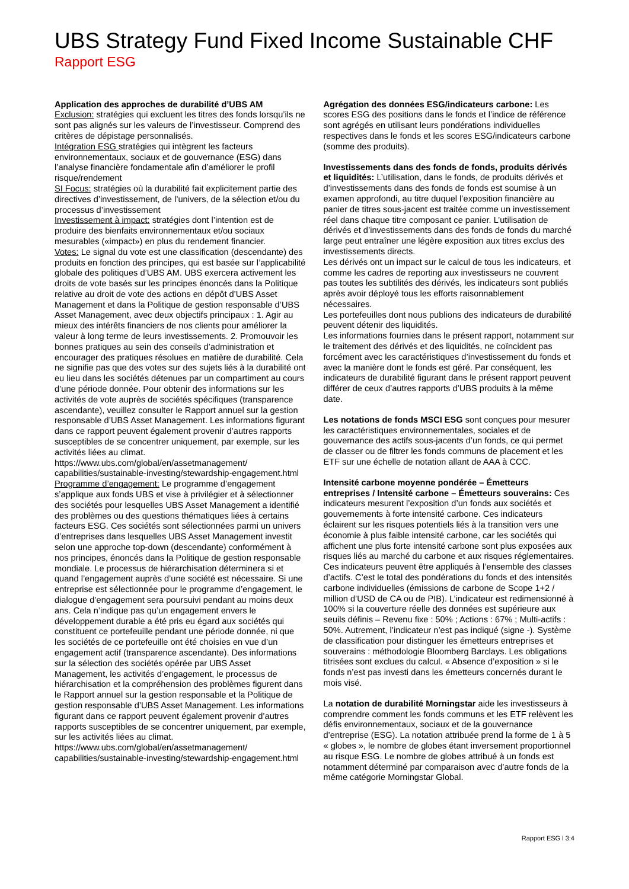UBS Strategy Fund Fixed Income Sustainable CHF
Rapport ESG
Application des approches de durabilité d’UBS AM
Exclusion: stratégies qui excluent les titres des fonds lorsqu’ils ne sont pas alignés sur les valeurs de l’investisseur. Comprend des critères de dépistage personnalisés.
Intégration ESG stratégies qui intègrent les facteurs environnementaux, sociaux et de gouvernance (ESG) dans l’analyse financière fondamentale afin d’améliorer le profil risque/rendement
SI Focus: stratégies où la durabilité fait explicitement partie des directives d’investissement, de l’univers, de la sélection et/ou du processus d’investissement
Investissement à impact: stratégies dont l’intention est de produire des bienfaits environnementaux et/ou sociaux mesurables («impact») en plus du rendement financier.
Votes: Le signal du vote est une classification (descendante) des produits en fonction des principes, qui est basée sur l’applicabilité globale des politiques d’UBS AM. UBS exercera activement les droits de vote basés sur les principes énoncés dans la Politique relative au droit de vote des actions en dépôt d’UBS Asset Management et dans la Politique de gestion responsable d’UBS Asset Management, avec deux objectifs principaux : 1. Agir au mieux des intérêts financiers de nos clients pour améliorer la valeur à long terme de leurs investissements. 2. Promouvoir les bonnes pratiques au sein des conseils d’administration et encourager des pratiques résolues en matière de durabilité. Cela ne signifie pas que des votes sur des sujets liés à la durabilité ont eu lieu dans les sociétés détenues par un compartiment au cours d’une période donnée. Pour obtenir des informations sur les activités de vote auprès de sociétés spécifiques (transparence ascendante), veuillez consulter le Rapport annuel sur la gestion responsable d’UBS Asset Management. Les informations figurant dans ce rapport peuvent également provenir d’autres rapports susceptibles de se concentrer uniquement, par exemple, sur les activités liées au climat. https://www.ubs.com/global/en/assetmanagement/ capabilities/sustainable-investing/stewardship-engagement.html
Programme d’engagement: Le programme d’engagement s’applique aux fonds UBS et vise à privilégier et à sélectionner des sociétés pour lesquelles UBS Asset Management a identifié des problèmes ou des questions thématiques liées à certains facteurs ESG. Ces sociétés sont sélectionnées parmi un univers d’entreprises dans lesquelles UBS Asset Management investit selon une approche top-down (descendante) conformément à nos principes, énoncés dans la Politique de gestion responsable mondiale. Le processus de hiérarchisation déterminera si et quand l’engagement auprès d’une société est nécessaire. Si une entreprise est sélectionnée pour le programme d’engagement, le dialogue d’engagement sera poursuivi pendant au moins deux ans. Cela n’indique pas qu’un engagement envers le développement durable a été pris eu égard aux sociétés qui constituent ce portefeuille pendant une période donnée, ni que les sociétés de ce portefeuille ont été choisies en vue d’un engagement actif (transparence ascendante). Des informations sur la sélection des sociétés opérée par UBS Asset Management, les activités d’engagement, le processus de hiérarchisation et la compréhension des problèmes figurent dans le Rapport annuel sur la gestion responsable et la Politique de gestion responsable d’UBS Asset Management. Les informations figurant dans ce rapport peuvent également provenir d’autres rapports susceptibles de se concentrer uniquement, par exemple, sur les activités liées au climat. https://www.ubs.com/global/en/assetmanagement/ capabilities/sustainable-investing/stewardship-engagement.html
Agrégation des données ESG/indicateurs carbone: Les scores ESG des positions dans le fonds et l’indice de référence sont agrégés en utilisant leurs pondérations individuelles respectives dans le fonds et les scores ESG/indicateurs carbone (somme des produits).
Investissements dans des fonds de fonds, produits dérivés et liquidités: L’utilisation, dans le fonds, de produits dérivés et d’investissements dans des fonds de fonds est soumise à un examen approfondi, au titre duquel l’exposition financière au panier de titres sous-jacent est traitée comme un investissement réel dans chaque titre composant ce panier. L’utilisation de dérivés et d’investissements dans des fonds de fonds du marché large peut entraîner une légère exposition aux titres exclus des investissements directs.
Les dérivés ont un impact sur le calcul de tous les indicateurs, et comme les cadres de reporting aux investisseurs ne couvrent pas toutes les subtilités des dérivés, les indicateurs sont publiés après avoir déployé tous les efforts raisonnablement nécessaires.
Les portefeuilles dont nous publions des indicateurs de durabilité peuvent détenir des liquidités.
Les informations fournies dans le présent rapport, notamment sur le traitement des dérivés et des liquidités, ne coïncident pas forcément avec les caractéristiques d’investissement du fonds et avec la manière dont le fonds est géré. Par conséquent, les indicateurs de durabilité figurant dans le présent rapport peuvent différer de ceux d’autres rapports d’UBS produits à la même date.
Les notations de fonds MSCI ESG sont conçues pour mesurer les caractéristiques environnementales, sociales et de gouvernance des actifs sous-jacents d’un fonds, ce qui permet de classer ou de filtrer les fonds communs de placement et les ETF sur une échelle de notation allant de AAA à CCC.
Intensité carbone moyenne pondérée – Émetteurs entreprises / Intensité carbone – Émetteurs souverains: Ces indicateurs mesurent l’exposition d’un fonds aux sociétés et gouvernements à forte intensité carbone. Ces indicateurs éclairent sur les risques potentiels liés à la transition vers une économie à plus faible intensité carbone, car les sociétés qui affichent une plus forte intensité carbone sont plus exposées aux risques liés au marché du carbone et aux risques réglementaires. Ces indicateurs peuvent être appliqués à l’ensemble des classes d’actifs. C’est le total des pondérations du fonds et des intensités carbone individuelles (émissions de carbone de Scope 1+2 / million d’USD de CA ou de PIB). L’indicateur est redimensionné à 100% si la couverture réelle des données est supérieure aux seuils définis – Revenu fixe : 50% ; Actions : 67% ; Multi-actifs : 50%. Autrement, l’indicateur n’est pas indiqué (signe -). Système de classification pour distinguer les émetteurs entreprises et souverains : méthodologie Bloomberg Barclays. Les obligations titrisées sont exclues du calcul. « Absence d’exposition » si le fonds n’est pas investi dans les émetteurs concernés durant le mois visé.
La notation de durabilité Morningstar aide les investisseurs à comprendre comment les fonds communs et les ETF relèvent les défis environnementaux, sociaux et de la gouvernance d’entreprise (ESG). La notation attribuée prend la forme de 1 à 5 « globes », le nombre de globes étant inversement proportionnel au risque ESG. Le nombre de globes attribué à un fonds est notamment déterminé par comparaison avec d’autre fonds de la même catégorie Morningstar Global.
Rapport ESG l 3:4